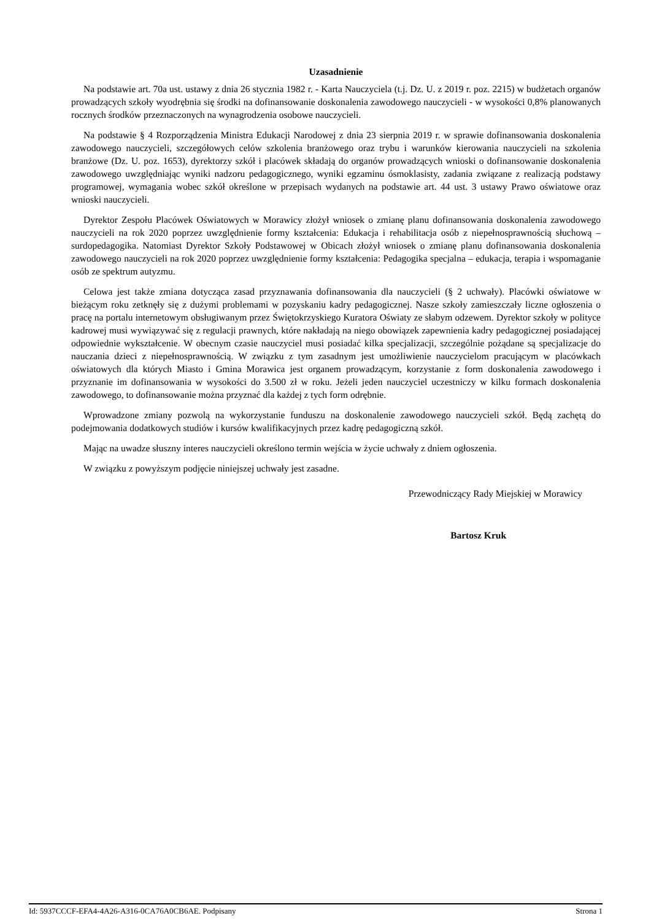Uzasadnienie
Na podstawie art. 70a ust. ustawy z dnia 26 stycznia 1982 r. - Karta Nauczyciela (t.j. Dz. U. z 2019 r. poz. 2215) w budżetach organów prowadzących szkoły wyodrębnia się środki na dofinansowanie doskonalenia zawodowego nauczycieli - w wysokości 0,8% planowanych rocznych środków przeznaczonych na wynagrodzenia osobowe nauczycieli.
Na podstawie § 4 Rozporządzenia Ministra Edukacji Narodowej z dnia 23 sierpnia 2019 r. w sprawie dofinansowania doskonalenia zawodowego nauczycieli, szczegółowych celów szkolenia branżowego oraz trybu i warunków kierowania nauczycieli na szkolenia branżowe (Dz. U. poz. 1653), dyrektorzy szkół i placówek składają do organów prowadzących wnioski o dofinansowanie doskonalenia zawodowego uwzględniając wyniki nadzoru pedagogicznego, wyniki egzaminu ósmoklasisty, zadania związane z realizacją podstawy programowej, wymagania wobec szkół określone w przepisach wydanych na podstawie art. 44 ust. 3 ustawy Prawo oświatowe oraz wnioski nauczycieli.
Dyrektor Zespołu Placówek Oświatowych w Morawicy złożył wniosek o zmianę planu dofinansowania doskonalenia zawodowego nauczycieli na rok 2020 poprzez uwzględnienie formy kształcenia: Edukacja i rehabilitacja osób z niepełnosprawnością słuchową – surdopedagogika. Natomiast Dyrektor Szkoły Podstawowej w Obicach złożył wniosek o zmianę planu dofinansowania doskonalenia zawodowego nauczycieli na rok 2020 poprzez uwzględnienie formy kształcenia: Pedagogika specjalna – edukacja, terapia i wspomaganie osób ze spektrum autyzmu.
Celowa jest także zmiana dotycząca zasad przyznawania dofinansowania dla nauczycieli (§ 2 uchwały). Placówki oświatowe w bieżącym roku zetknęły się z dużymi problemami w pozyskaniu kadry pedagogicznej. Nasze szkoły zamieszczały liczne ogłoszenia o pracę na portalu internetowym obsługiwanym przez Świętokrzyskiego Kuratora Oświaty ze słabym odzewem. Dyrektor szkoły w polityce kadrowej musi wywiązywać się z regulacji prawnych, które nakładają na niego obowiązek zapewnienia kadry pedagogicznej posiadającej odpowiednie wykształcenie. W obecnym czasie nauczyciel musi posiadać kilka specjalizacji, szczególnie pożądane są specjalizacje do nauczania dzieci z niepełnosprawnością. W związku z tym zasadnym jest umożliwienie nauczycielom pracującym w placówkach oświatowych dla których Miasto i Gmina Morawica jest organem prowadzącym, korzystanie z form doskonalenia zawodowego i przyznanie im dofinansowania w wysokości do 3.500 zł w roku. Jeżeli jeden nauczyciel uczestniczy w kilku formach doskonalenia zawodowego, to dofinansowanie można przyznać dla każdej z tych form odrębnie.
Wprowadzone zmiany pozwolą na wykorzystanie funduszu na doskonalenie zawodowego nauczycieli szkół. Będą zachętą do podejmowania dodatkowych studiów i kursów kwalifikacyjnych przez kadrę pedagogiczną szkół.
Mając na uwadze słuszny interes nauczycieli określono termin wejścia w życie uchwały z dniem ogłoszenia.
W związku z powyższym podjęcie niniejszej uchwały jest zasadne.
Przewodniczący Rady Miejskiej w Morawicy
Bartosz Kruk
Id: 5937CCCF-EFA4-4A26-A316-0CA76A0CB6AE. Podpisany Strona 1